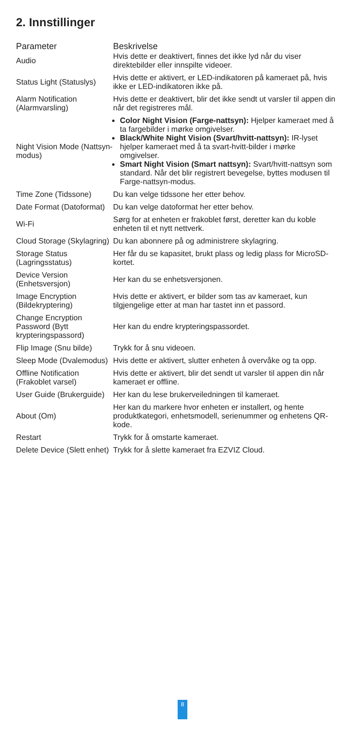2. Innstillinger
| Parameter | Beskrivelse |
| --- | --- |
| Audio | Hvis dette er deaktivert, finnes det ikke lyd når du viser direktebilder eller innspilte videoer. |
| Status Light (Statuslys) | Hvis dette er aktivert, er LED-indikatoren på kameraet på, hvis ikke er LED-indikatoren ikke på. |
| Alarm Notification (Alarmvarsling) | Hvis dette er deaktivert, blir det ikke sendt ut varsler til appen din når det registreres mål. |
| Night Vision Mode (Nattsyn-modus) | Color Night Vision (Farge-nattsyn): Hjelper kameraet med å ta fargebilder i mørke omgivelser. Black/White Night Vision (Svart/hvitt-nattsyn): IR-lyset hjelper kameraet med å ta svart-hvitt-bilder i mørke omgivelser. Smart Night Vision (Smart nattsyn): Svart/hvitt-nattsyn som standard. Når det blir registrert bevegelse, byttes modusen til Farge-nattsyn-modus. |
| Time Zone (Tidssone) | Du kan velge tidssone her etter behov. |
| Date Format (Datoformat) | Du kan velge datoformat her etter behov. |
| Wi-Fi | Sørg for at enheten er frakoblet først, deretter kan du koble enheten til et nytt nettverk. |
| Cloud Storage (Skylagring) | Du kan abonnere på og administrere skylagring. |
| Storage Status (Lagringsstatus) | Her får du se kapasitet, brukt plass og ledig plass for MicroSD-kortet. |
| Device Version (Enhetsversjon) | Her kan du se enhetsversjonen. |
| Image Encryption (Bildekryptering) | Hvis dette er aktivert, er bilder som tas av kameraet, kun tilgjengelige etter at man har tastet inn et passord. |
| Change Encryption Password (Bytt krypteringspassord) | Her kan du endre krypteringspassordet. |
| Flip Image (Snu bilde) | Trykk for å snu videoen. |
| Sleep Mode (Dvalemodus) | Hvis dette er aktivert, slutter enheten å overvåke og ta opp. |
| Offline Notification (Frakoblet varsel) | Hvis dette er aktivert, blir det sendt ut varsler til appen din når kameraet er offline. |
| User Guide (Brukerguide) | Her kan du lese brukerveiledningen til kameraet. |
| About (Om) | Her kan du markere hvor enheten er installert, og hente produktkategori, enhetsmodell, serienummer og enhetens QR-kode. |
| Restart | Trykk for å omstarte kameraet. |
| Delete Device (Slett enhet) | Trykk for å slette kameraet fra EZVIZ Cloud. |
8